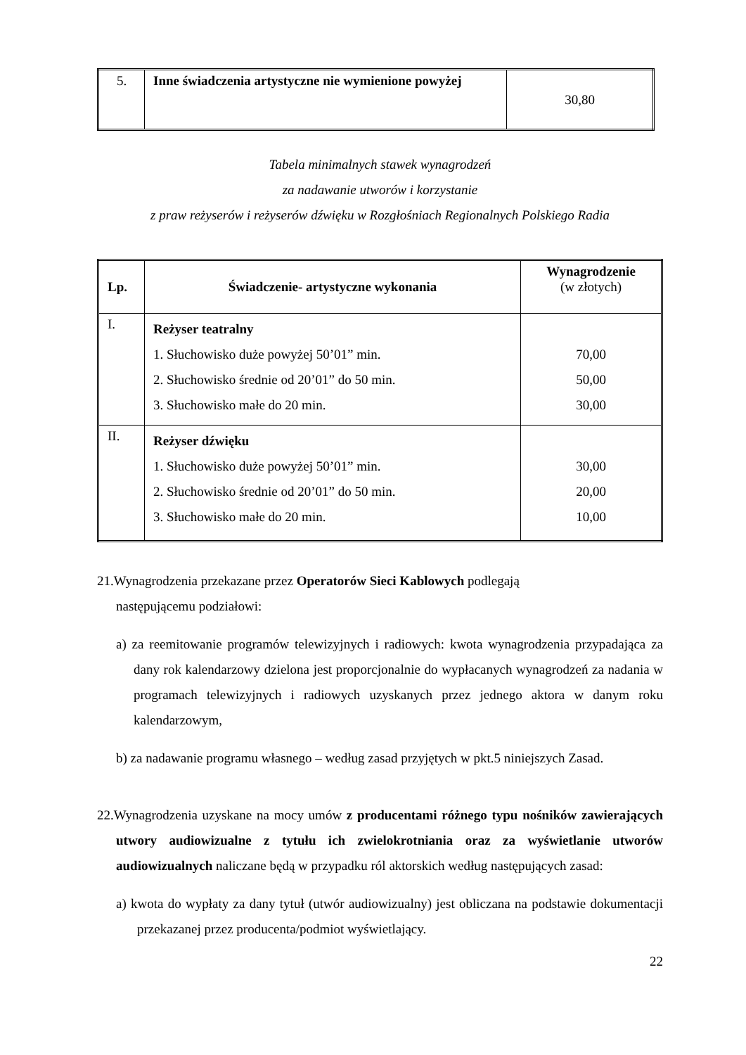| 5. | Inne świadczenia artystyczne nie wymienione powyżej | 30,80 |
Tabela minimalnych stawek wynagrodzeń
za nadawanie utworów i korzystanie
z praw reżyserów i reżyserów dźwięku w Rozgłośniach Regionalnych Polskiego Radia
| Lp. | Świadczenie- artystyczne wykonania | Wynagrodzenie (w złotych) |
| --- | --- | --- |
| I. | Reżyser teatralny 1. Słuchowisko duże powyżej 50’01” min. 2. Słuchowisko średnie od 20’01” do 50 min. 3. Słuchowisko małe do 20 min. | 70,00 50,00 30,00 |
| II. | Reżyser dźwięku 1. Słuchowisko duże powyżej 50’01” min. 2. Słuchowisko średnie od 20’01” do 50 min. 3. Słuchowisko małe do 20 min. | 30,00 20,00 10,00 |
21.Wynagrodzenia przekazane przez Operatorów Sieci Kablowych podlegają
następującemu podziałowi:
a) za reemitowanie programów telewizyjnych i radiowych: kwota wynagrodzenia przypadająca za dany rok kalendarzowy dzielona jest proporcjonalnie do wypłacanych wynagrodzeń za nadania w programach telewizyjnych i radiowych uzyskanych przez jednego aktora w danym roku kalendarzowym,
b) za nadawanie programu własnego – według zasad przyjętych w pkt.5 niniejszych Zasad.
22.Wynagrodzenia uzyskane na mocy umów z producentami różnego typu nośników zawierających utwory audiowizualne z tytułu ich zwielokrotniania oraz za wyświetlanie utworów audiowizualnych naliczane będą w przypadku ról aktorskich według następujących zasad:
a) kwota do wypłaty za dany tytuł (utwór audiowizualny) jest obliczana na podstawie dokumentacji przekazanej przez producenta/podmiot wyświetlający.
22